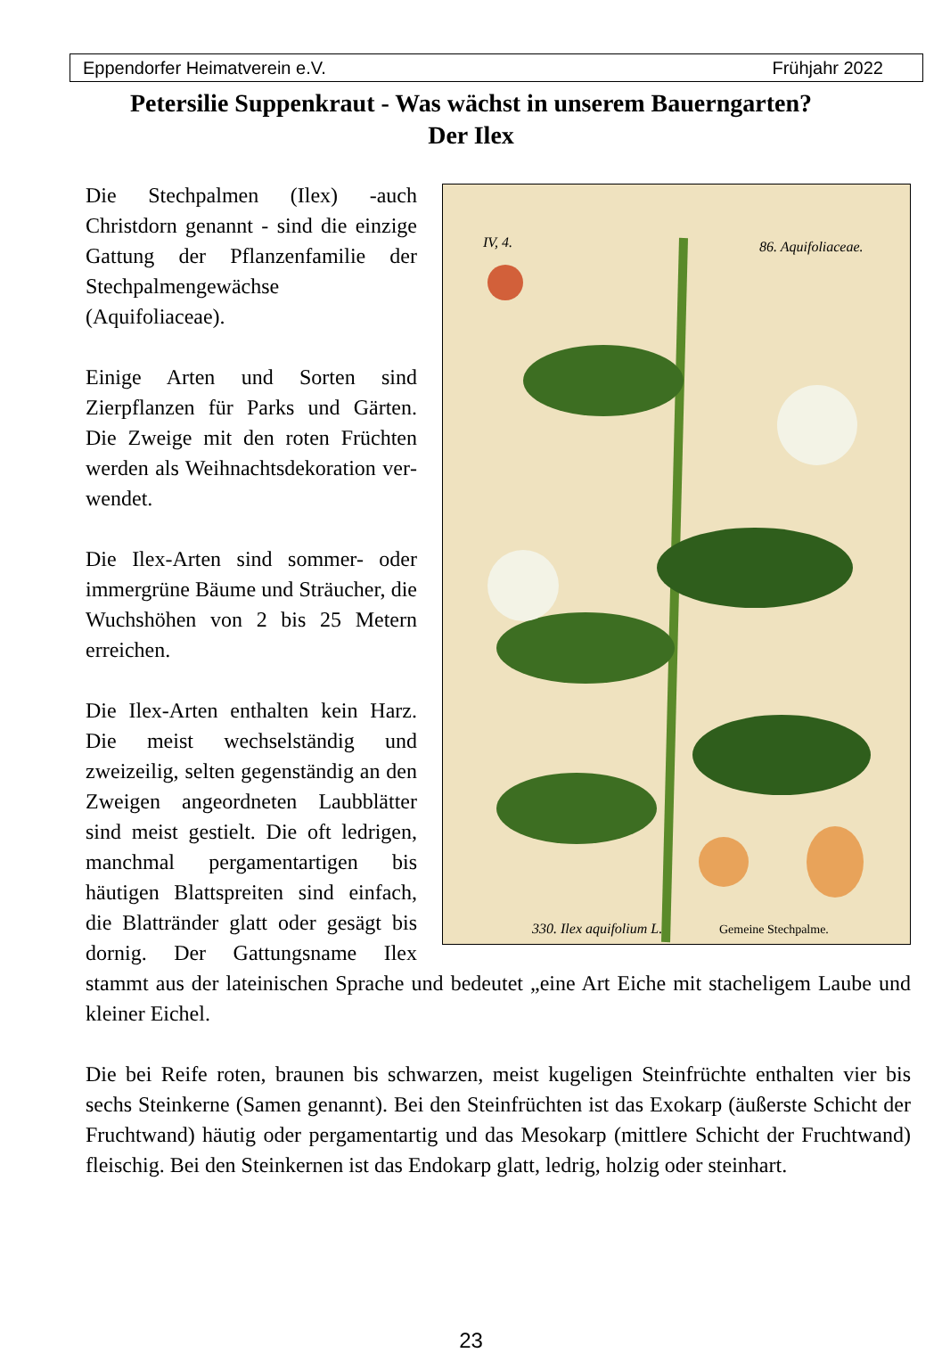Eppendorfer Heimatverein e.V. Frühjahr 2022
Petersilie Suppenkraut - Was wächst in unserem Bauerngarten?
Der Ilex
330. Ilex aquifolium L.
Gemeine Stechpalme.
86. Aquifoliaceae.
IV, 4.
Die Stechpalmen (Ilex) -auch Christdorn genannt - sind die einzige Gattung der Pflanzen­familie der Stechpalmen­gewächse (Aquifoliaceae).
Einige Arten und Sorten sind Zierpflanzen für Parks und Gärten. Die Zweige mit den roten Früchten werden als Weihnachtsdekoration ver­wendet.
Die Ilex-Arten sind sommer- oder immergrüne Bäume und Sträucher, die Wuchshöhen von 2 bis 25 Metern erreichen.
Die Ilex-Arten enthalten kein Harz. Die meist wechselständig und zweizeilig, selten gegen­ständig an den Zweigen angeordneten Laubblätter sind meist gestielt. Die oft ledrigen, manchmal pergamentartigen bis häutigen Blattspreiten sind einfach, die Blattränder glatt oder gesägt bis dornig. Der Gattungsname Ilex stammt aus der lateinischen Sprache und bedeutet „eine Art Eiche mit stacheligem Laube und kleiner Eichel.
Die bei Reife roten, braunen bis schwarzen, meist kugeligen Steinfrüchte enthalten vier bis sechs Steinkerne (Samen genannt). Bei den Steinfrüchten ist das Exokarp (äußerste Schicht der Fruchtwand) häutig oder pergamentartig und das Mesokarp (mittlere Schicht der Fruchtwand) fleischig. Bei den Steinkernen ist das Endokarp glatt, ledrig, holzig oder steinhart.
23